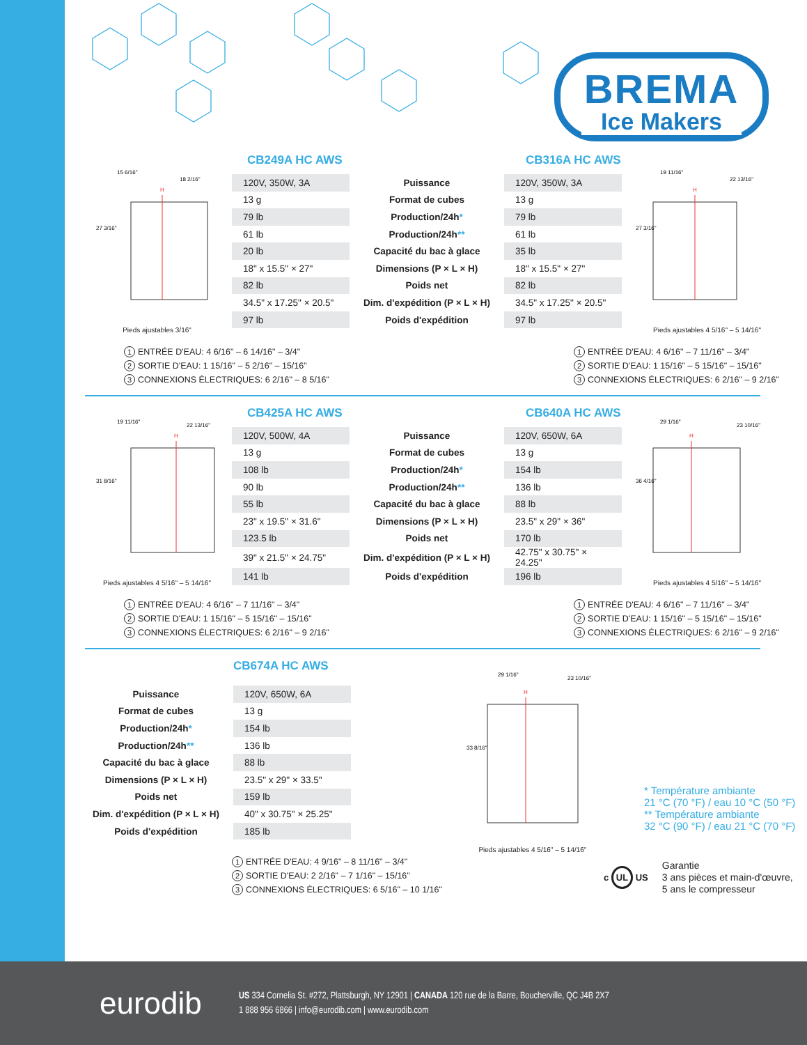BREMA
Ice Makers
H
27 3/16"
15 6/16"
18 2/16"
Pieds ajustables 3/16"
CB249A HC AWS CB316A HC AWS
| 120V, 350W, 3A | Puissance | 120V, 350W, 3A |
| 13 g | Format de cubes | 13 g |
| 79 lb | Production/24h * | 79 lb |
| 61 lb | Production/24h ** | 61 lb |
| 20 lb | Capacité du bac à glace | 35 lb |
| 18" x 15.5" × 27" | Dimensions (P × L × H) | 18" x 15.5" × 27" |
| 82 lb | Poids net | 82 lb |
| 34.5" x 17.25" × 20.5" | Dim. d'expédition (P × L × H) | 34.5" x 17.25" × 20.5" |
| 97 lb | Poids d'expédition | 97 lb |
H
27 3/16"
19 11/16"
22 13/16"
Pieds ajustables 4 5/16" – 5 14/16"
1 ENTRÉE D'EAU: 4 6/16" – 6 14/16" – 3/4"
2 SORTIE D'EAU: 1 15/16" – 5 2/16" – 15/16"
3 CONNEXIONS ÉLECTRIQUES: 6 2/16" – 8 5/16"
1 ENTRÉE D'EAU: 4 6/16" – 7 11/16" – 3/4"
2 SORTIE D'EAU: 1 15/16" – 5 15/16" – 15/16"
3 CONNEXIONS ÉLECTRIQUES: 6 2/16" – 9 2/16"
H
31 8/16"
19 11/16"
22 13/16"
Pieds ajustables 4 5/16" – 5 14/16"
CB425A HC AWS CB640A HC AWS
| 120V, 500W, 4A | Puissance | 120V, 650W, 6A |
| 13 g | Format de cubes | 13 g |
| 108 lb | Production/24h * | 154 lb |
| 90 lb | Production/24h ** | 136 lb |
| 55 lb | Capacité du bac à glace | 88 lb |
| 23" x 19.5" × 31.6" | Dimensions (P × L × H) | 23.5" x 29" × 36" |
| 123.5 lb | Poids net | 170 lb |
| 39" x 21.5" × 24.75" | Dim. d'expédition (P × L × H) | 42.75" x 30.75" × 24.25" |
| 141 lb | Poids d'expédition | 196 lb |
H
36 4/16"
29 1/16"
23 10/16"
Pieds ajustables 4 5/16" – 5 14/16"
1 ENTRÉE D'EAU: 4 6/16" – 7 11/16" – 3/4"
2 SORTIE D'EAU: 1 15/16" – 5 15/16" – 15/16"
3 CONNEXIONS ÉLECTRIQUES: 6 2/16" – 9 2/16"
1 ENTRÉE D'EAU: 4 6/16" – 7 11/16" – 3/4"
2 SORTIE D'EAU: 1 15/16" – 5 15/16" – 15/16"
3 CONNEXIONS ÉLECTRIQUES: 6 2/16" – 9 2/16"
CB674A HC AWS
| Puissance | 120V, 650W, 6A |
| Format de cubes | 13 g |
| Production/24h * | 154 lb |
| Production/24h ** | 136 lb |
| Capacité du bac à glace | 88 lb |
| Dimensions (P × L × H) | 23.5" x 29" × 33.5" |
| Poids net | 159 lb |
| Dim. d'expédition (P × L × H) | 40" x 30.75" × 25.25" |
| Poids d'expédition | 185 lb |
1 ENTRÉE D'EAU: 4 9/16" – 8 11/16" – 3/4"
2 SORTIE D'EAU: 2 2/16" – 7 1/16" – 15/16"
3 CONNEXIONS ÉLECTRIQUES: 6 5/16" – 10 1/16"
H
33 8/16"
29 1/16"
23 10/16"
Pieds ajustables 4 5/16" – 5 14/16"
* Température ambiante
21 °C (70 °F) / eau 10 °C (50 °F)
** Température ambiante
32 °C (90 °F) / eau 21 °C (70 °F)
c UL US Garantie
3 ans pièces et main-d'œuvre,
5 ans le compresseur
eurodib
US 334 Cornelia St. #272, Plattsburgh, NY 12901 | CANADA 120 rue de la Barre, Boucherville, QC J4B 2X7
1 888 956 6866 | info@eurodib.com | www.eurodib.com